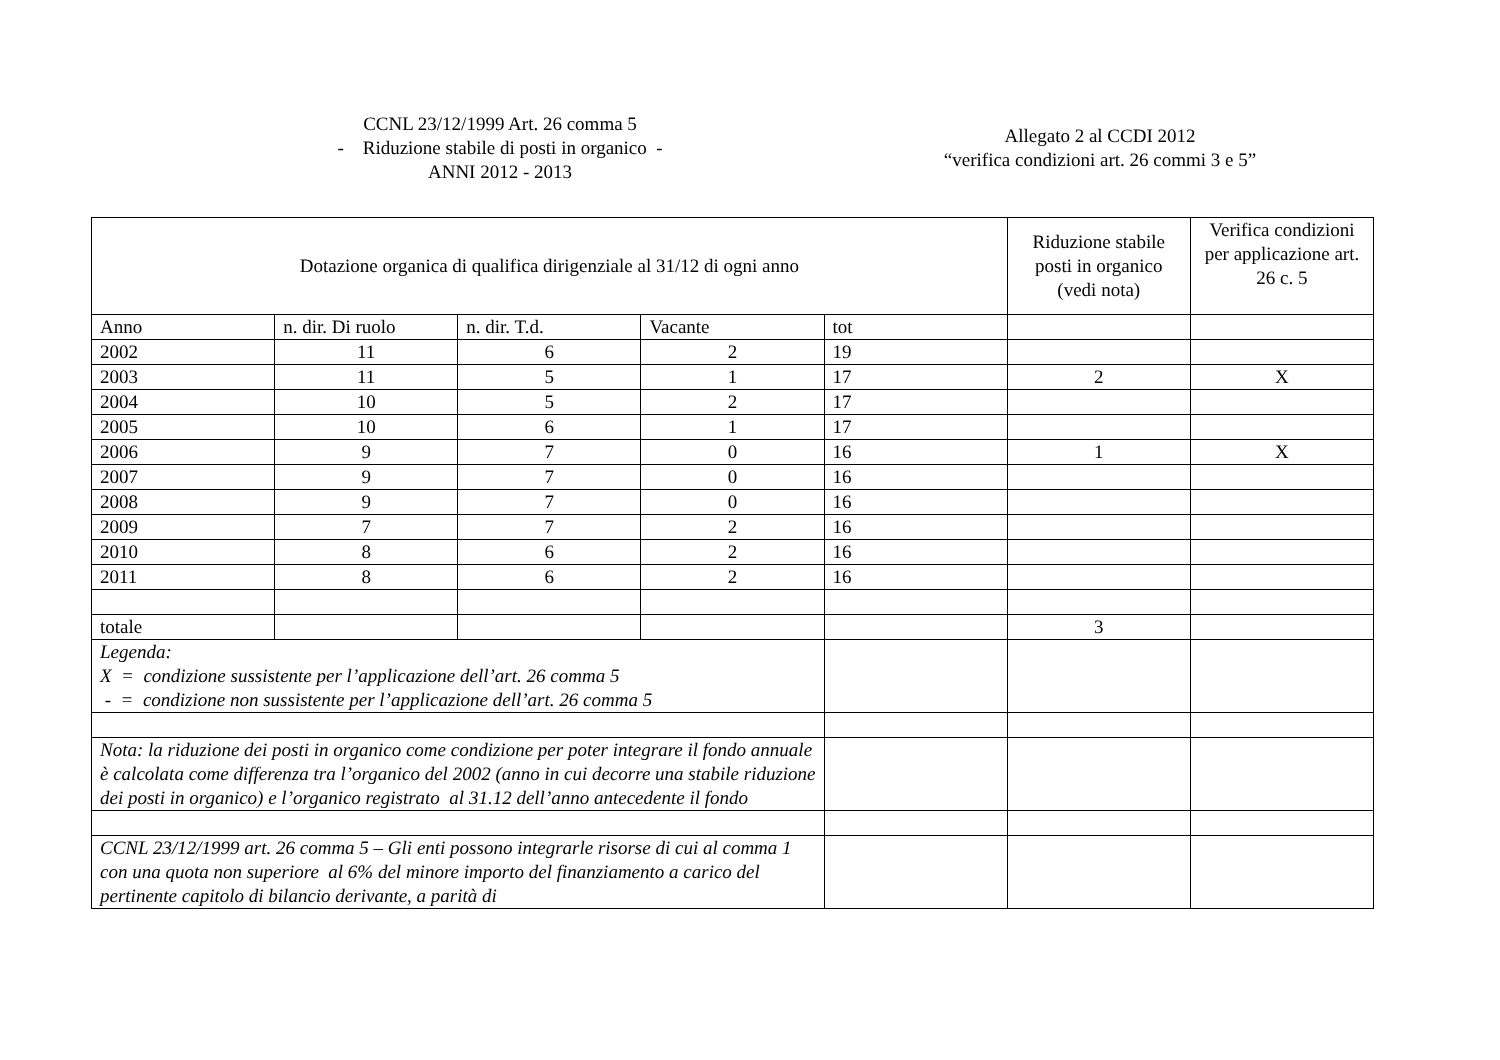CCNL 23/12/1999 Art. 26 comma 5
- Riduzione stabile di posti in organico -
ANNI 2012 - 2013
Allegato 2 al CCDI 2012
“verifica condizioni art. 26 commi 3 e 5”
| Dotazione organica di qualifica dirigenziale al 31/12 di ogni anno | | | | | Riduzione stabile posti in organico (vedi nota) | Verifica condizioni per applicazione art. 26 c. 5 |
| --- | --- | --- | --- | --- | --- | --- |
| Anno | n. dir. Di ruolo | n. dir. T.d. | Vacante | tot | | |
| 2002 | 11 | 6 | 2 | 19 | | |
| 2003 | 11 | 5 | 1 | 17 | 2 | X |
| 2004 | 10 | 5 | 2 | 17 | | |
| 2005 | 10 | 6 | 1 | 17 | | |
| 2006 | 9 | 7 | 0 | 16 | 1 | X |
| 2007 | 9 | 7 | 0 | 16 | | |
| 2008 | 9 | 7 | 0 | 16 | | |
| 2009 | 7 | 7 | 2 | 16 | | |
| 2010 | 8 | 6 | 2 | 16 | | |
| 2011 | 8 | 6 | 2 | 16 | | |
| totale | | | | | 3 | |
| Legenda: X = condizione sussistente per l’applicazione dell’art. 26 comma 5 - = condizione non sussistente per l’applicazione dell’art. 26 comma 5 | | | | | | |
| Nota: la riduzione dei posti in organico come condizione per poter integrare il fondo annuale è calcolata come differenza tra l’organico del 2002 (anno in cui decorre una stabile riduzione dei posti in organico) e l’organico registrato al 31.12 dell’anno antecedente il fondo | | | | | | |
| CCNL 23/12/1999 art. 26 comma 5 – Gli enti possono integrarle risorse di cui al comma 1 con una quota non superiore al 6% del minore importo del finanziamento a carico del pertinente capitolo di bilancio derivante, a parità di | | | | | | |